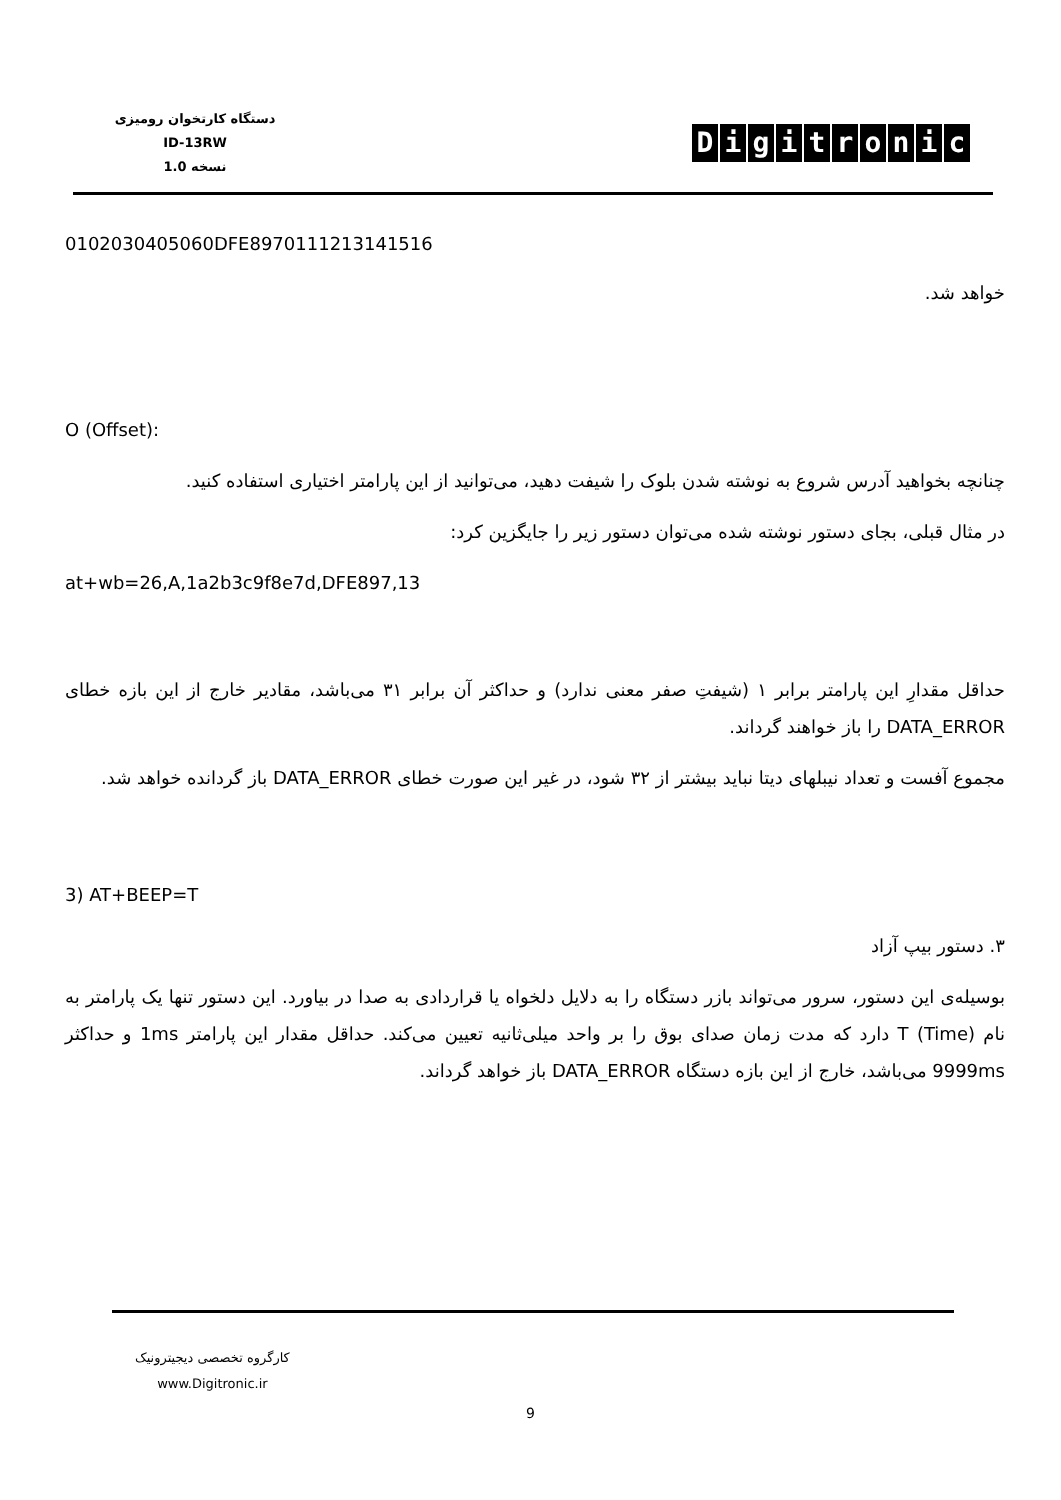دستگاه کارتخوان رومیزی
ID-13RW
نسخه 1.0
Digitronic
0102030405060DFE8970111213141516
خواهد شد.
O (Offset):
چنانچه بخواهید آدرس شروع به نوشته شدن بلوک را شیفت دهید، می‌توانید از این پارامتر اختیاری استفاده کنید.
در مثال قبلی، بجای دستور نوشته شده می‌توان دستور زیر را جایگزین کرد:
at+wb=26,A,1a2b3c9f8e7d,DFE897,13
حداقل مقدارِ این پارامتر برابر ۱ (شیفتِ صفر معنی ندارد) و حداکثر آن برابر ۳۱ می‌باشد، مقادیر خارج از این بازه خطای DATA_ERROR را باز خواهند گرداند.
مجموع آفست و تعداد نیبلهای دیتا نباید بیشتر از ۳۲ شود، در غیر این صورت خطای DATA_ERROR باز گردانده خواهد شد.
3) AT+BEEP=T
۳. دستور بیپ آزاد
بوسیله‌ی این دستور، سرور می‌تواند بازر دستگاه را به دلایل دلخواه یا قراردادی به صدا در بیاورد. این دستور تنها یک پارامتر به نام (T (Time دارد که مدت زمان صدای بوق را بر واحد میلی‌ثانیه تعیین می‌کند. حداقل مقدار این پارامتر 1ms و حداکثر 9999ms می‌باشد، خارج از این بازه دستگاه DATA_ERROR باز خواهد گرداند.
کارگروه تخصصی دیجیترونیک
www.Digitronic.ir
9